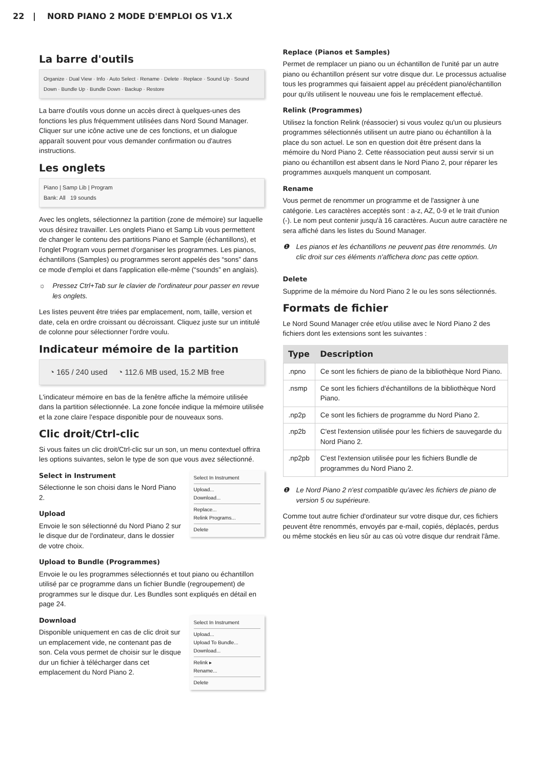22 | NORD PIANO 2 MODE D'EMPLOI OS V1.X
La barre d'outils
Organize · Dual View · Info · Auto Select · Rename · Delete · Replace · Sound Up · Sound Down · Bundle Up · Bundle Down · Backup · Restore
La barre d'outils vous donne un accès direct à quelques-unes des fonctions les plus fréquemment utilisées dans Nord Sound Manager. Cliquer sur une icône active une de ces fonctions, et un dialogue apparaît souvent pour vous demander confirmation ou d'autres instructions.
Les onglets
Piano | Samp Lib | Program
Bank: All 19 sounds
Avec les onglets, sélectionnez la partition (zone de mémoire) sur laquelle vous désirez travailler. Les onglets Piano et Samp Lib vous permettent de changer le contenu des partitions Piano et Sample (échantillons), et l'onglet Program vous permet d'organiser les programmes. Les pianos, échantillons (Samples) ou programmes seront appelés des “sons” dans ce mode d'emploi et dans l'application elle-même (“sounds” en anglais).
☼ Pressez Ctrl+Tab sur le clavier de l'ordinateur pour passer en revue les onglets.
Les listes peuvent être triées par emplacement, nom, taille, version et date, cela en ordre croissant ou décroissant. Cliquez juste sur un intitulé de colonne pour sélectionner l'ordre voulu.
Indicateur mémoire de la partition
◔ 165 / 240 used ◔ 112.6 MB used, 15.2 MB free
L'indicateur mémoire en bas de la fenêtre affiche la mémoire utilisée dans la partition sélectionnée. La zone foncée indique la mémoire utilisée et la zone claire l'espace disponible pour de nouveaux sons.
Clic droit/Ctrl-clic
Si vous faites un clic droit/Ctrl-clic sur un son, un menu contextuel offrira les options suivantes, selon le type de son que vous avez sélectionné.
Select In Instrument
Upload...
Download...
Replace...
Relink Programs...
Delete
Select in Instrument
Sélectionne le son choisi dans le Nord Piano 2.
Upload
Envoie le son sélectionné du Nord Piano 2 sur le disque dur de l'ordinateur, dans le dossier de votre choix.
Upload to Bundle (Programmes)
Envoie le ou les programmes sélectionnés et tout piano ou échantillon utilisé par ce programme dans un fichier Bundle (regroupement) de programmes sur le disque dur. Les Bundles sont expliqués en détail en page 24.
Select In Instrument
Upload...
Upload To Bundle...
Download...
Relink ▸
Rename...
Delete
Download
Disponible uniquement en cas de clic droit sur un emplacement vide, ne contenant pas de son. Cela vous permet de choisir sur le disque dur un fichier à télécharger dans cet emplacement du Nord Piano 2.
Replace (Pianos et Samples)
Permet de remplacer un piano ou un échantillon de l'unité par un autre piano ou échantillon présent sur votre disque dur. Le processus actualise tous les programmes qui faisaient appel au précédent piano/échantillon pour qu'ils utilisent le nouveau une fois le remplacement effectué.
Relink (Programmes)
Utilisez la fonction Relink (réassocier) si vous voulez qu'un ou plusieurs programmes sélectionnés utilisent un autre piano ou échantillon à la place du son actuel. Le son en question doit être présent dans la mémoire du Nord Piano 2. Cette réassociation peut aussi servir si un piano ou échantillon est absent dans le Nord Piano 2, pour réparer les programmes auxquels manquent un composant.
Rename
Vous permet de renommer un programme et de l'assigner à une catégorie. Les caractères acceptés sont : a-z, AZ, 0-9 et le trait d'union (-). Le nom peut contenir jusqu'à 16 caractères. Aucun autre caractère ne sera affiché dans les listes du Sound Manager.
❶ Les pianos et les échantillons ne peuvent pas être renommés. Un clic droit sur ces éléments n'affichera donc pas cette option.
Delete
Supprime de la mémoire du Nord Piano 2 le ou les sons sélectionnés.
Formats de fichier
Le Nord Sound Manager crée et/ou utilise avec le Nord Piano 2 des fichiers dont les extensions sont les suivantes :
| Type | Description |
| --- | --- |
| .npno | Ce sont les fichiers de piano de la bibliothèque Nord Piano. |
| .nsmp | Ce sont les fichiers d'échantillons de la bibliothèque Nord Piano. |
| .np2p | Ce sont les fichiers de programme du Nord Piano 2. |
| .np2b | C'est l'extension utilisée pour les fichiers de sauvegarde du Nord Piano 2. |
| .np2pb | C'est l'extension utilisée pour les fichiers Bundle de programmes du Nord Piano 2. |
❶ Le Nord Piano 2 n'est compatible qu'avec les fichiers de piano de version 5 ou supérieure.
Comme tout autre fichier d'ordinateur sur votre disque dur, ces fichiers peuvent être renommés, envoyés par e-mail, copiés, déplacés, perdus ou même stockés en lieu sûr au cas où votre disque dur rendrait l'âme.